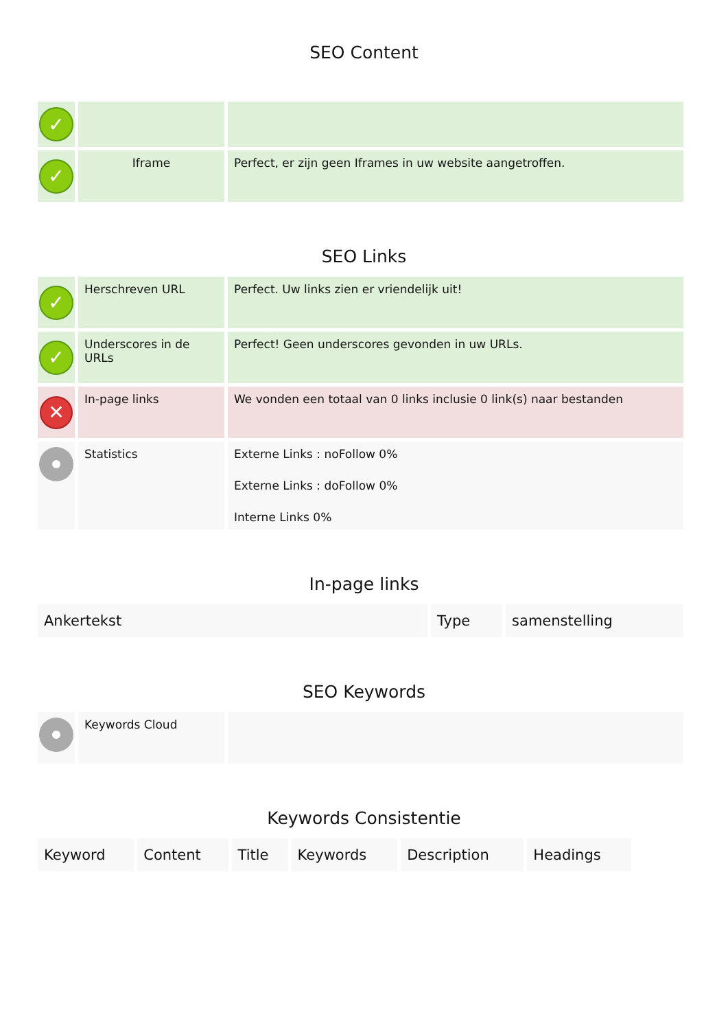SEO Content
| ✓ | | |
| ✓ | Iframe | Perfect, er zijn geen Iframes in uw website aangetroffen. |
SEO Links
| ✓ | Herschreven URL | Perfect. Uw links zien er vriendelijk uit! |
| ✓ | Underscores in de URLs | Perfect! Geen underscores gevonden in uw URLs. |
| ✕ | In-page links | We vonden een totaal van 0 links inclusie 0 link(s) naar bestanden |
| | Statistics | Externe Links : noFollow 0% Externe Links : doFollow 0% Interne Links 0% |
In-page links
| Ankertekst | Type | samenstelling |
| --- | --- | --- |
SEO Keywords
| | Keywords Cloud | |
Keywords Consistentie
| Keyword | Content | Title | Keywords | Description | Headings |
| --- | --- | --- | --- | --- | --- |